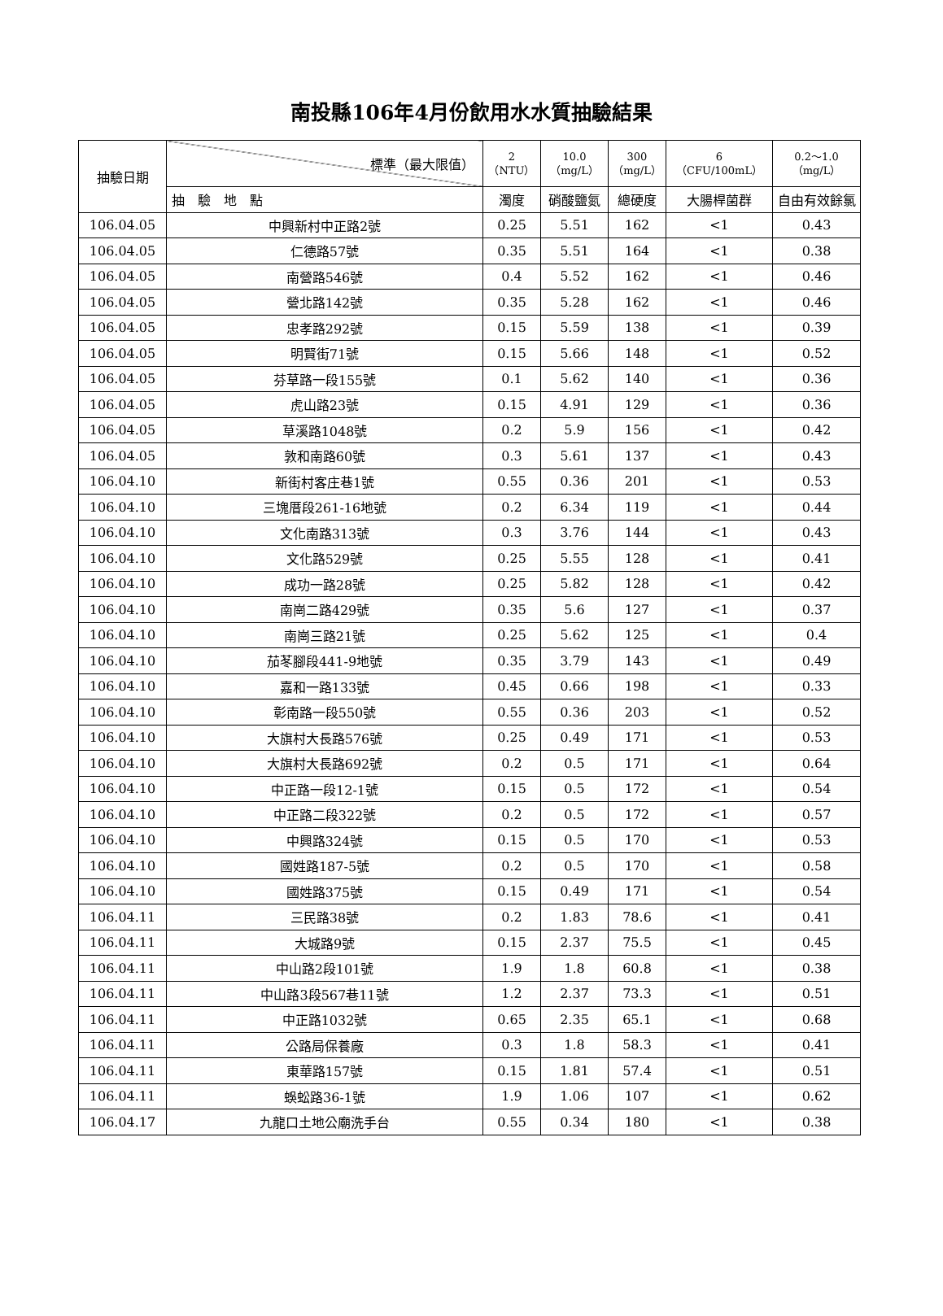南投縣106年4月份飲用水水質抽驗結果
| 抽驗日期 | 標準（最大限值） | 2 （NTU） | 10.0 （mg/L） | 300 （mg/L） | 6 （CFU/100mL） | 0.2～1.0 （mg/L） |
| --- | --- | --- | --- | --- | --- | --- |
| | 抽 驗 地 點 | 濁度 | 硝酸鹽氮 | 總硬度 | 大腸桿菌群 | 自由有效餘氯 |
| 106.04.05 | 中興新村中正路2號 | 0.25 | 5.51 | 162 | <1 | 0.43 |
| 106.04.05 | 仁德路57號 | 0.35 | 5.51 | 164 | <1 | 0.38 |
| 106.04.05 | 南營路546號 | 0.4 | 5.52 | 162 | <1 | 0.46 |
| 106.04.05 | 營北路142號 | 0.35 | 5.28 | 162 | <1 | 0.46 |
| 106.04.05 | 忠孝路292號 | 0.15 | 5.59 | 138 | <1 | 0.39 |
| 106.04.05 | 明賢街71號 | 0.15 | 5.66 | 148 | <1 | 0.52 |
| 106.04.05 | 芬草路一段155號 | 0.1 | 5.62 | 140 | <1 | 0.36 |
| 106.04.05 | 虎山路23號 | 0.15 | 4.91 | 129 | <1 | 0.36 |
| 106.04.05 | 草溪路1048號 | 0.2 | 5.9 | 156 | <1 | 0.42 |
| 106.04.05 | 敦和南路60號 | 0.3 | 5.61 | 137 | <1 | 0.43 |
| 106.04.10 | 新街村客庄巷1號 | 0.55 | 0.36 | 201 | <1 | 0.53 |
| 106.04.10 | 三塊厝段261-16地號 | 0.2 | 6.34 | 119 | <1 | 0.44 |
| 106.04.10 | 文化南路313號 | 0.3 | 3.76 | 144 | <1 | 0.43 |
| 106.04.10 | 文化路529號 | 0.25 | 5.55 | 128 | <1 | 0.41 |
| 106.04.10 | 成功一路28號 | 0.25 | 5.82 | 128 | <1 | 0.42 |
| 106.04.10 | 南崗二路429號 | 0.35 | 5.6 | 127 | <1 | 0.37 |
| 106.04.10 | 南崗三路21號 | 0.25 | 5.62 | 125 | <1 | 0.4 |
| 106.04.10 | 茄苳腳段441-9地號 | 0.35 | 3.79 | 143 | <1 | 0.49 |
| 106.04.10 | 嘉和一路133號 | 0.45 | 0.66 | 198 | <1 | 0.33 |
| 106.04.10 | 彰南路一段550號 | 0.55 | 0.36 | 203 | <1 | 0.52 |
| 106.04.10 | 大旗村大長路576號 | 0.25 | 0.49 | 171 | <1 | 0.53 |
| 106.04.10 | 大旗村大長路692號 | 0.2 | 0.5 | 171 | <1 | 0.64 |
| 106.04.10 | 中正路一段12-1號 | 0.15 | 0.5 | 172 | <1 | 0.54 |
| 106.04.10 | 中正路二段322號 | 0.2 | 0.5 | 172 | <1 | 0.57 |
| 106.04.10 | 中興路324號 | 0.15 | 0.5 | 170 | <1 | 0.53 |
| 106.04.10 | 國姓路187-5號 | 0.2 | 0.5 | 170 | <1 | 0.58 |
| 106.04.10 | 國姓路375號 | 0.15 | 0.49 | 171 | <1 | 0.54 |
| 106.04.11 | 三民路38號 | 0.2 | 1.83 | 78.6 | <1 | 0.41 |
| 106.04.11 | 大城路9號 | 0.15 | 2.37 | 75.5 | <1 | 0.45 |
| 106.04.11 | 中山路2段101號 | 1.9 | 1.8 | 60.8 | <1 | 0.38 |
| 106.04.11 | 中山路3段567巷11號 | 1.2 | 2.37 | 73.3 | <1 | 0.51 |
| 106.04.11 | 中正路1032號 | 0.65 | 2.35 | 65.1 | <1 | 0.68 |
| 106.04.11 | 公路局保養廠 | 0.3 | 1.8 | 58.3 | <1 | 0.41 |
| 106.04.11 | 東華路157號 | 0.15 | 1.81 | 57.4 | <1 | 0.51 |
| 106.04.11 | 蜈蚣路36-1號 | 1.9 | 1.06 | 107 | <1 | 0.62 |
| 106.04.17 | 九龍口土地公廟洗手台 | 0.55 | 0.34 | 180 | <1 | 0.38 |